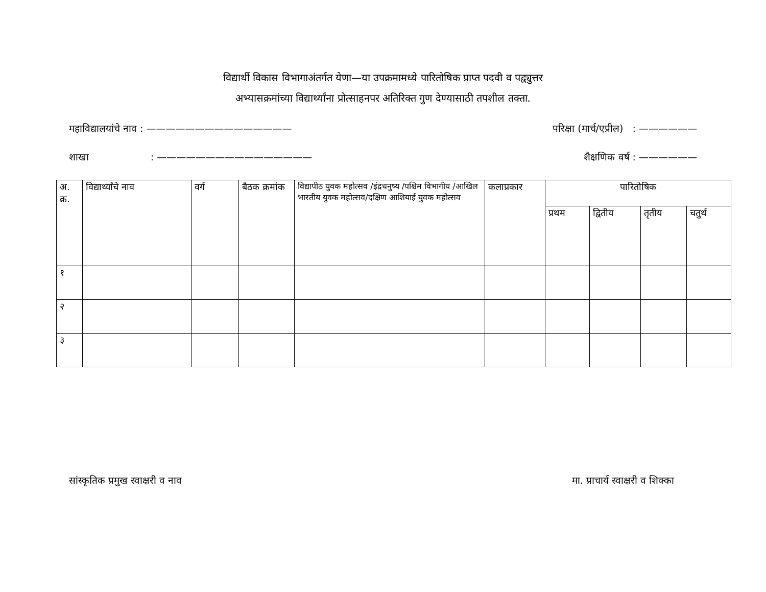विद्यार्थी विकास विभागाअंतर्गत येणा—या उपक्रमामध्ये पारितोषिक प्राप्त पदवी व पद्व्युत्तर
अभ्यासक्रमांच्या विद्यार्थ्यांना प्रोत्साहनपर अतिरिक्त गुण देण्यासाठी तपशील तक्ता.
महाविद्यालयांचे नाव : ——————————————— परिक्षा (मार्च/एप्रील) : ——————
शाखा : ———————————————— शैक्षणिक वर्ष : ——————
| अ. क्र. | विद्यार्थ्यांचे नाव | वर्ग | बैठक क्रमांक | विद्यापीठ युवक महोत्सव /इंद्रधनुष्य /पश्चिम विभागीय /आखिल भारतीय युवक महोत्सव/दक्षिण आशियाई युवक महोत्सव | कलाप्रकार | पारितोषिक | | | |
| --- | --- | --- | --- | --- | --- | --- | --- | --- | --- |
| | | | | | | प्रथम | द्वितीय | तृतीय | चतुर्थ |
| १ | | | | | | | | | |
| २ | | | | | | | | | |
| ३ | | | | | | | | | |
सांस्कृतिक प्रमुख स्वाक्षरी व नाव मा. प्राचार्य स्वाक्षरी व शिक्का